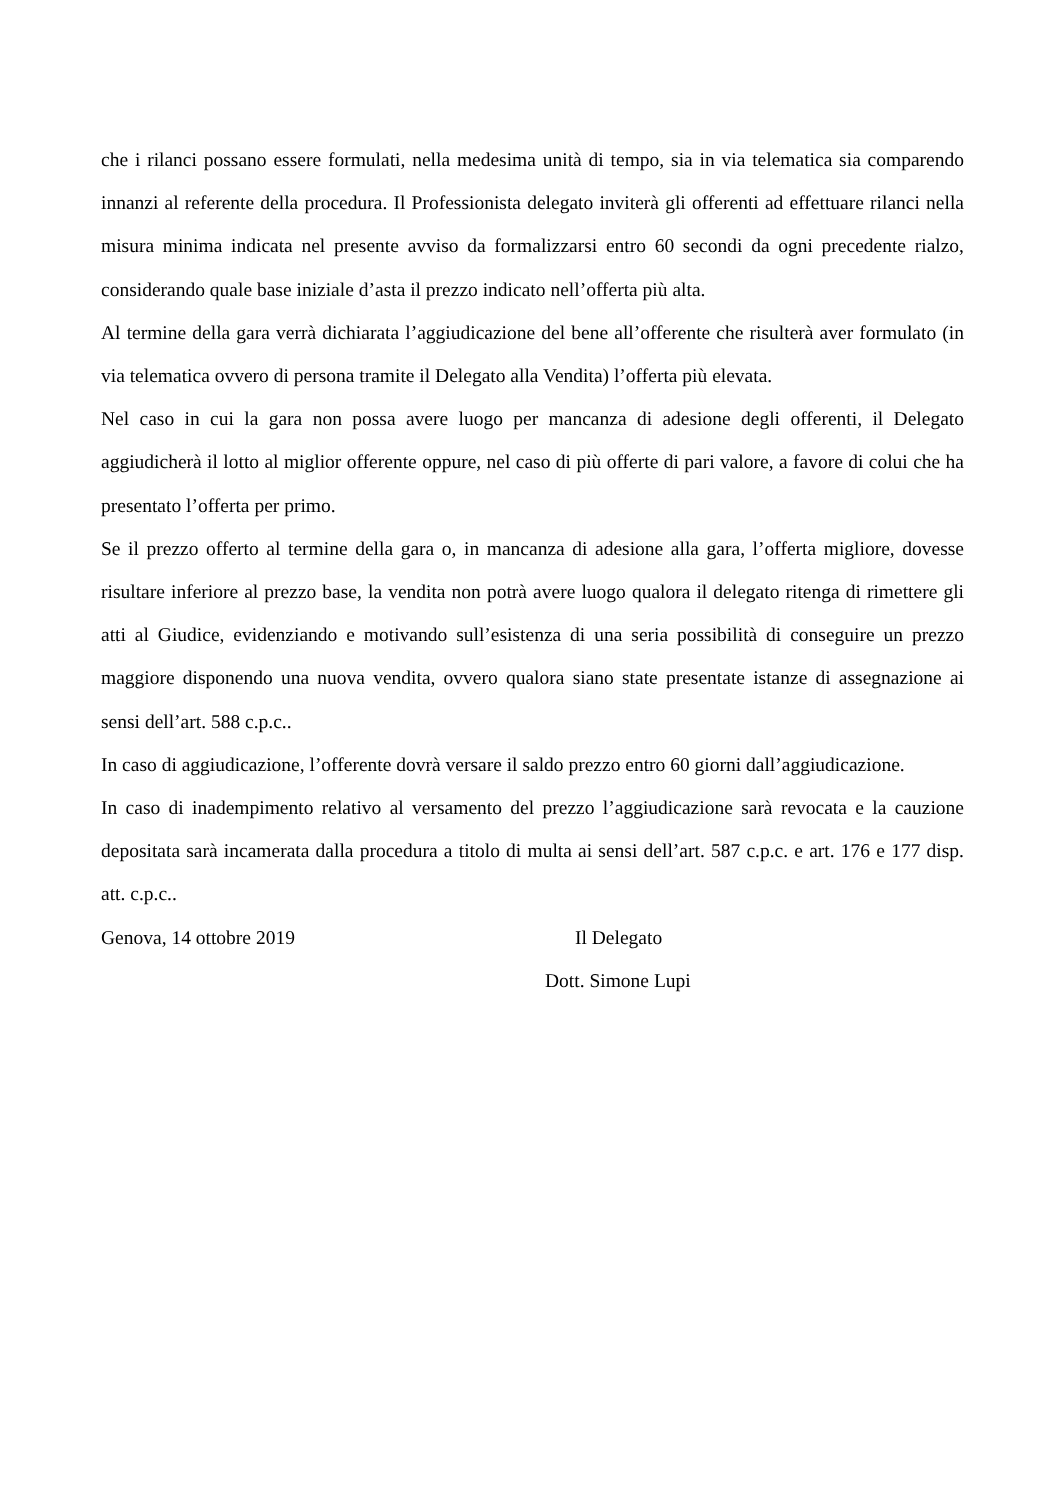che i rilanci possano essere formulati, nella medesima unità di tempo, sia in via telematica sia comparendo innanzi al referente della procedura. Il Professionista delegato inviterà gli offerenti ad effettuare rilanci nella misura minima indicata nel presente avviso da formalizzarsi entro 60 secondi da ogni precedente rialzo, considerando quale base iniziale d’asta il prezzo indicato nell’offerta più alta.
Al termine della gara verrà dichiarata l’aggiudicazione del bene all’offerente che risulterà aver formulato (in via telematica ovvero di persona tramite il Delegato alla Vendita) l’offerta più elevata.
Nel caso in cui la gara non possa avere luogo per mancanza di adesione degli offerenti, il Delegato aggiudicherà il lotto al miglior offerente oppure, nel caso di più offerte di pari valore, a favore di colui che ha presentato l’offerta per primo.
Se il prezzo offerto al termine della gara o, in mancanza di adesione alla gara, l’offerta migliore, dovesse risultare inferiore al prezzo base, la vendita non potrà avere luogo qualora il delegato ritenga di rimettere gli atti al Giudice, evidenziando e motivando sull’esistenza di una seria possibilità di conseguire un prezzo maggiore disponendo una nuova vendita, ovvero qualora siano state presentate istanze di assegnazione ai sensi dell’art. 588 c.p.c..
In caso di aggiudicazione, l’offerente dovrà versare il saldo prezzo entro 60 giorni dall’aggiudicazione.
In caso di inadempimento relativo al versamento del prezzo l’aggiudicazione sarà revocata e la cauzione depositata sarà incamerata dalla procedura a titolo di multa ai sensi dell’art. 587 c.p.c. e art. 176 e 177 disp. att. c.p.c..
Genova, 14 ottobre 2019 Il Delegato
Dott. Simone Lupi